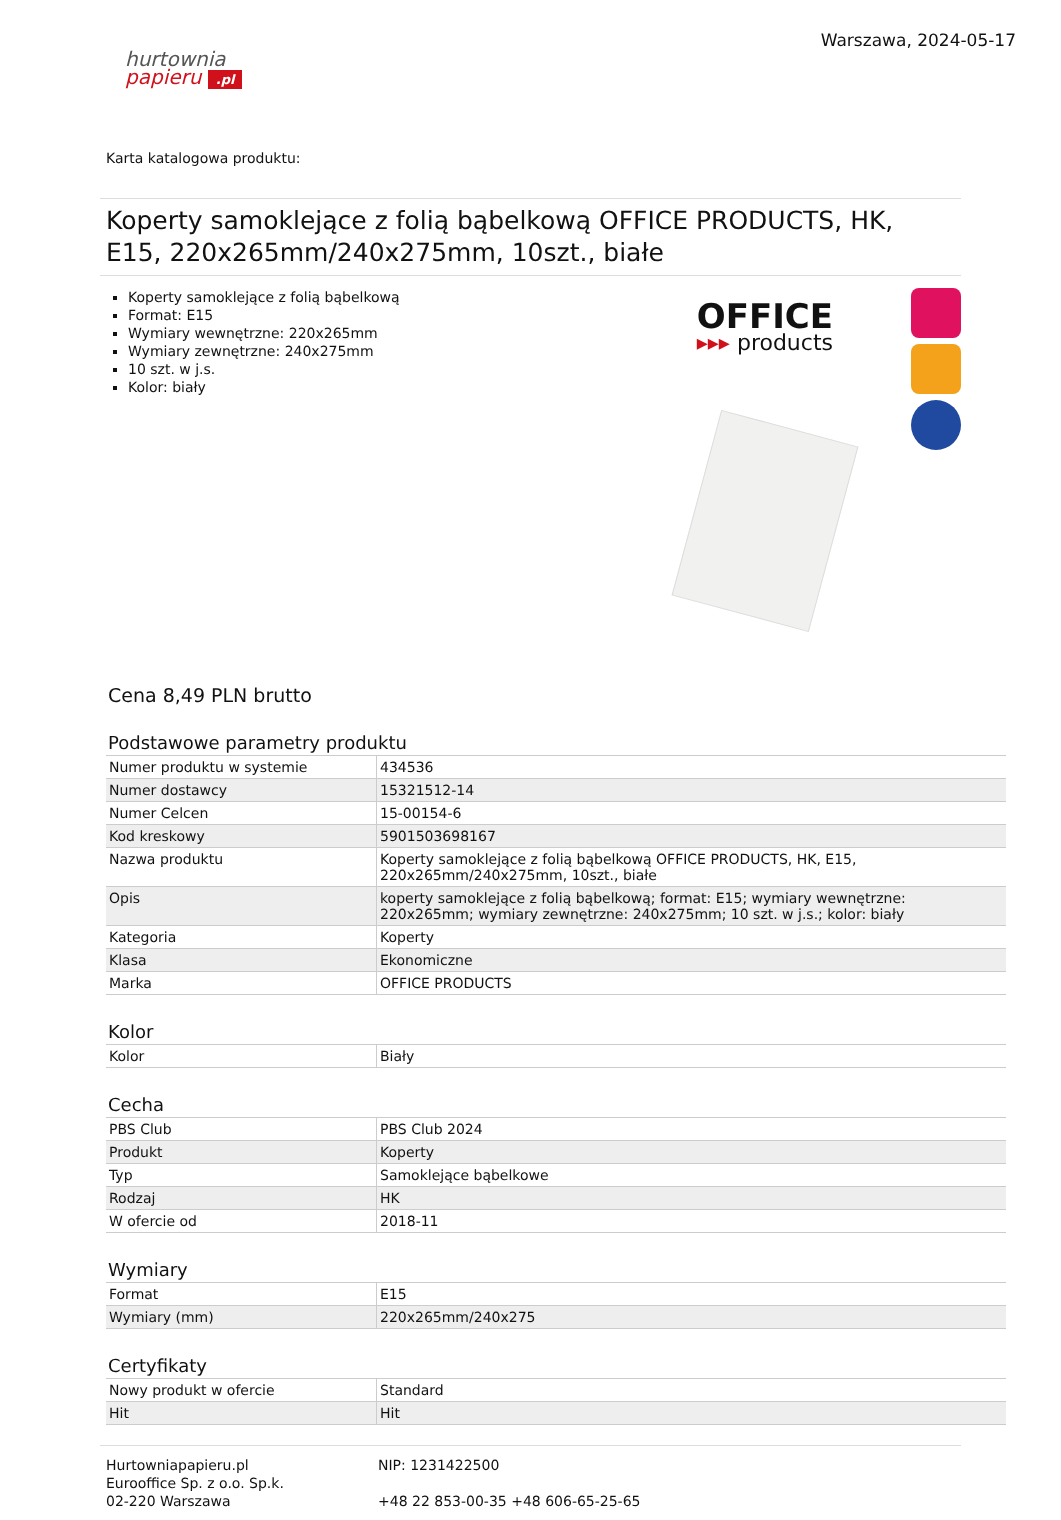hurtownia
papieru .pl
Warszawa, 2024-05-17
Karta katalogowa produktu:
Koperty samoklejące z folią bąbelkową OFFICE PRODUCTS, HK, E15, 220x265mm/240x275mm, 10szt., białe
Koperty samoklejące z folią bąbelkową
Format: E15
Wymiary wewnętrzne: 220x265mm
Wymiary zewnętrzne: 240x275mm
10 szt. w j.s.
Kolor: biały
OFFICE
▸▸▸ products
Cena 8,49 PLN brutto
Podstawowe parametry produktu
| Numer produktu w systemie | 434536 |
| Numer dostawcy | 15321512-14 |
| Numer Celcen | 15-00154-6 |
| Kod kreskowy | 5901503698167 |
| Nazwa produktu | Koperty samoklejące z folią bąbelkową OFFICE PRODUCTS, HK, E15, 220x265mm/240x275mm, 10szt., białe |
| Opis | koperty samoklejące z folią bąbelkową; format: E15; wymiary wewnętrzne: 220x265mm; wymiary zewnętrzne: 240x275mm; 10 szt. w j.s.; kolor: biały |
| Kategoria | Koperty |
| Klasa | Ekonomiczne |
| Marka | OFFICE PRODUCTS |
Kolor
| Kolor | Biały |
Cecha
| PBS Club | PBS Club 2024 |
| Produkt | Koperty |
| Typ | Samoklejące bąbelkowe |
| Rodzaj | HK |
| W ofercie od | 2018-11 |
Wymiary
| Format | E15 |
| Wymiary (mm) | 220x265mm/240x275 |
Certyfikaty
| Nowy produkt w ofercie | Standard |
| Hit | Hit |
Hurtowniapapieru.pl
Eurooffice Sp. z o.o. Sp.k.
02-220 Warszawa
NIP: 1231422500
+48 22 853-00-35 +48 606-65-25-65